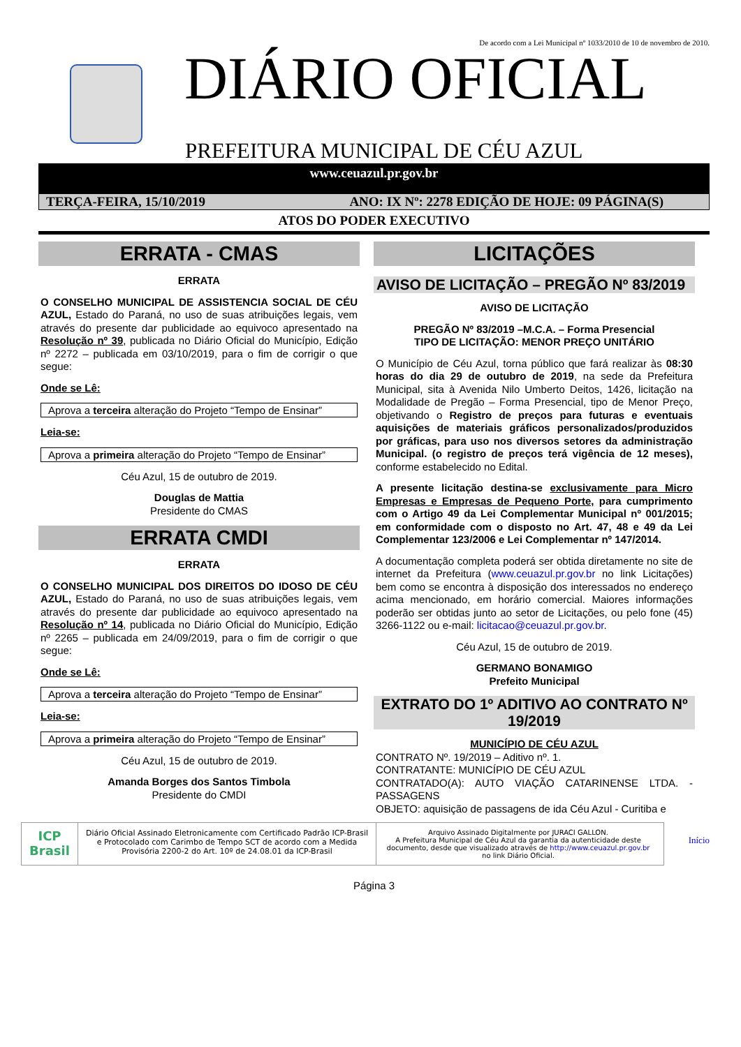De acordo com a Lei Municipal nº 1033/2010 de 10 de novembro de 2010.
DIÁRIO OFICIAL
PREFEITURA MUNICIPAL DE CÉU AZUL
www.ceuazul.pr.gov.br
TERÇA-FEIRA, 15/10/2019 ANO: IX Nº: 2278 EDIÇÃO DE HOJE: 09 PÁGINA(S)
ATOS DO PODER EXECUTIVO
ERRATA - CMAS
ERRATA
O CONSELHO MUNICIPAL DE ASSISTENCIA SOCIAL DE CÉU AZUL, Estado do Paraná, no uso de suas atribuições legais, vem através do presente dar publicidade ao equivoco apresentado na Resolução nº 39, publicada no Diário Oficial do Município, Edição nº 2272 – publicada em 03/10/2019, para o fim de corrigir o que segue:
Onde se Lê:
Aprova a terceira alteração do Projeto “Tempo de Ensinar”
Leia-se:
Aprova a primeira alteração do Projeto “Tempo de Ensinar”
Céu Azul, 15 de outubro de 2019.
Douglas de Mattia
Presidente do CMAS
ERRATA CMDI
ERRATA
O CONSELHO MUNICIPAL DOS DIREITOS DO IDOSO DE CÉU AZUL, Estado do Paraná, no uso de suas atribuições legais, vem através do presente dar publicidade ao equivoco apresentado na Resolução nº 14, publicada no Diário Oficial do Município, Edição nº 2265 – publicada em 24/09/2019, para o fim de corrigir o que segue:
Onde se Lê:
Aprova a terceira alteração do Projeto “Tempo de Ensinar”
Leia-se:
Aprova a primeira alteração do Projeto “Tempo de Ensinar”
Céu Azul, 15 de outubro de 2019.
Amanda Borges dos Santos Timbola
Presidente do CMDI
LICITAÇÕES
AVISO DE LICITAÇÃO – PREGÃO Nº 83/2019
AVISO DE LICITAÇÃO
PREGÃO Nº 83/2019 –M.C.A. – Forma Presencial
TIPO DE LICITAÇÃO: MENOR PREÇO UNITÁRIO
O Município de Céu Azul, torna público que fará realizar às 08:30 horas do dia 29 de outubro de 2019, na sede da Prefeitura Municipal, sita à Avenida Nilo Umberto Deitos, 1426, licitação na Modalidade de Pregão – Forma Presencial, tipo de Menor Preço, objetivando o Registro de preços para futuras e eventuais aquisições de materiais gráficos personalizados/produzidos por gráficas, para uso nos diversos setores da administração Municipal. (o registro de preços terá vigência de 12 meses), conforme estabelecido no Edital.
A presente licitação destina-se exclusivamente para Micro Empresas e Empresas de Pequeno Porte, para cumprimento com o Artigo 49 da Lei Complementar Municipal nº 001/2015; em conformidade com o disposto no Art. 47, 48 e 49 da Lei Complementar 123/2006 e Lei Complementar nº 147/2014.
A documentação completa poderá ser obtida diretamente no site de internet da Prefeitura (www.ceuazul.pr.gov.br no link Licitações) bem como se encontra à disposição dos interessados no endereço acima mencionado, em horário comercial. Maiores informações poderão ser obtidas junto ao setor de Licitações, ou pelo fone (45) 3266-1122 ou e-mail: licitacao@ceuazul.pr.gov.br.
Céu Azul, 15 de outubro de 2019.
GERMANO BONAMIGO
Prefeito Municipal
EXTRATO DO 1º ADITIVO AO CONTRATO Nº 19/2019
MUNICÍPIO DE CÉU AZUL
CONTRATO Nº. 19/2019 – Aditivo nº. 1.
CONTRATANTE: MUNICÍPIO DE CÉU AZUL
CONTRATADO(A): AUTO VIAÇÃO CATARINENSE LTDA. - PASSAGENS
OBJETO: aquisição de passagens de ida Céu Azul - Curitiba e
ICP Brasil
Diário Oficial Assinado Eletronicamente com Certificado Padrão ICP-Brasil e Protocolado com Carimbo de Tempo SCT de acordo com a Medida Provisória 2200-2 do Art. 10º de 24.08.01 da ICP-Brasil
Arquivo Assinado Digitalmente por JURACI GALLON.
A Prefeitura Municipal de Céu Azul da garantia da autenticidade deste documento, desde que visualizado através de http://www.ceuazul.pr.gov.br no link Diário Oficial.
Início
Página 3